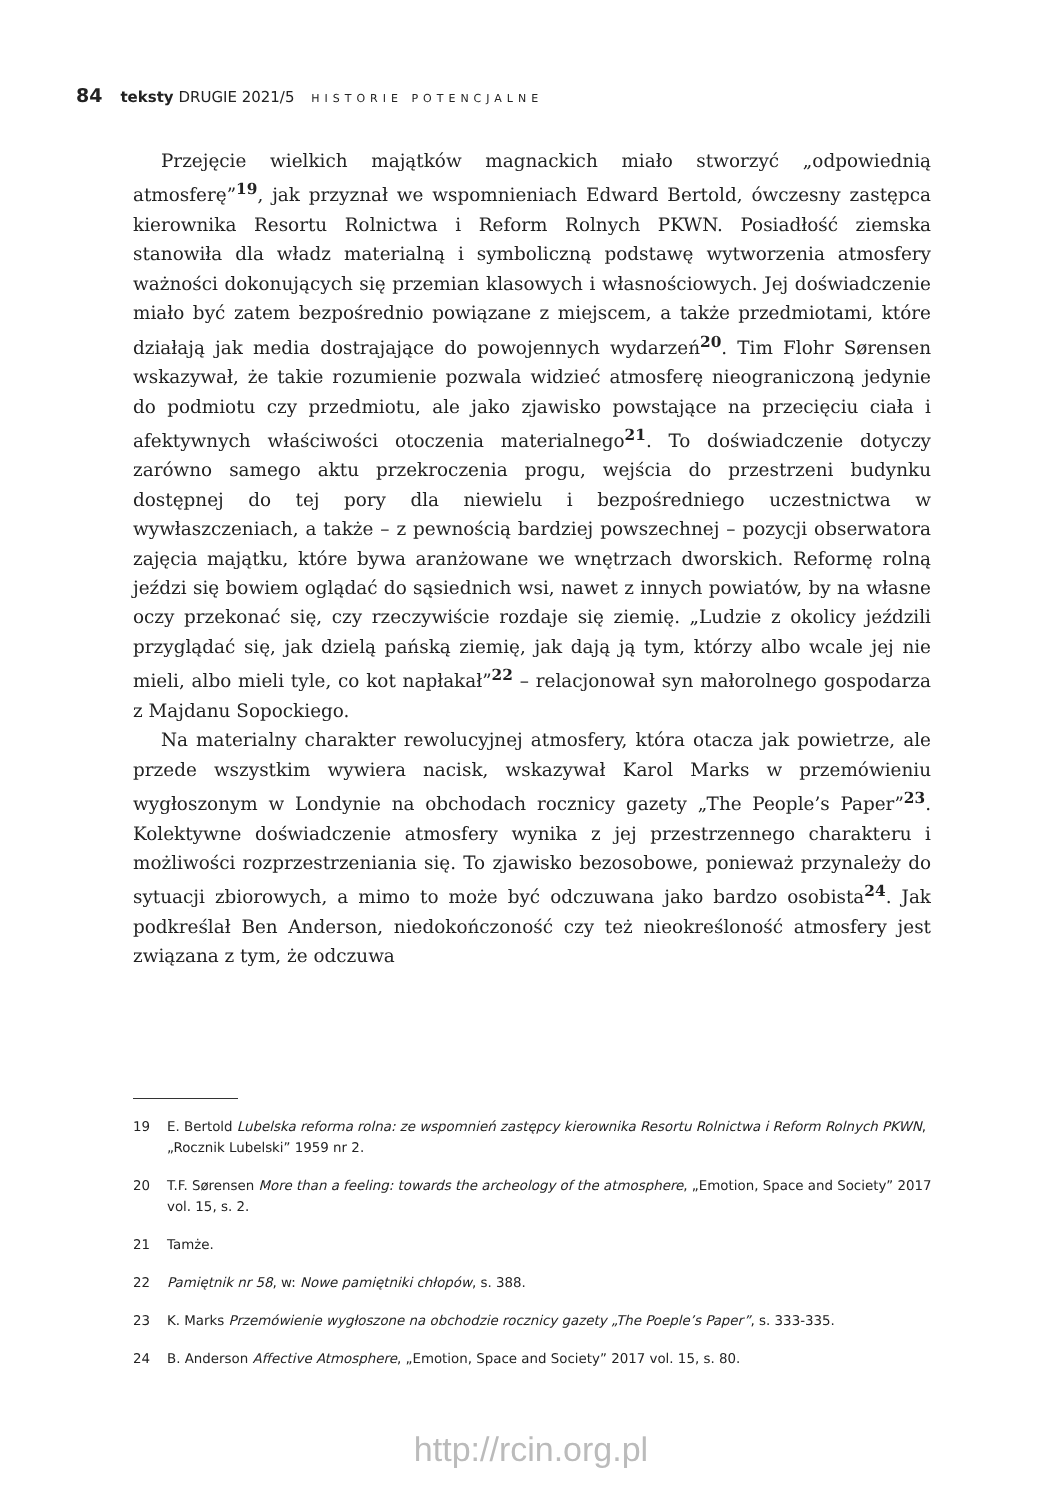84 teksty DRUGIE 2021/5 HISTORIE POTENCJALNE
Przejęcie wielkich majątków magnackich miało stworzyć „odpowiednią atmosferę”<sup>19</sup>, jak przyznał we wspomnieniach Edward Bertold, ówczesny zastępca kierownika Resortu Rolnictwa i Reform Rolnych PKWN. Posiadłość ziemska stanowiła dla władz materialną i symboliczną podstawę wytworzenia atmosfery ważności dokonujących się przemian klasowych i własnościowych. Jej doświadczenie miało być zatem bezpośrednio powiązane z miejscem, a także przedmiotami, które działają jak media dostrajające do powojennych wydarzeń<sup>20</sup>. Tim Flohr Sørensen wskazywał, że takie rozumienie pozwala widzieć atmosferę nieograniczoną jedynie do podmiotu czy przedmiotu, ale jako zjawisko powstające na przecięciu ciała i afektywnych właściwości otoczenia materialnego<sup>21</sup>. To doświadczenie dotyczy zarówno samego aktu przekroczenia progu, wejścia do przestrzeni budynku dostępnej do tej pory dla niewielu i bezpośredniego uczestnictwa w wywłaszczeniach, a także – z pewnością bardziej powszechnej – pozycji obserwatora zajęcia majątku, które bywa aranżowane we wnętrzach dworskich. Reformę rolną jeździ się bowiem oglądać do sąsiednich wsi, nawet z innych powiatów, by na własne oczy przekonać się, czy rzeczywiście rozdaje się ziemię. „Ludzie z okolicy jeździli przyglądać się, jak dzielą pańską ziemię, jak dają ją tym, którzy albo wcale jej nie mieli, albo mieli tyle, co kot napłakał”<sup>22</sup> – relacjonował syn małorolnego gospodarza z Majdanu Sopockiego.
Na materialny charakter rewolucyjnej atmosfery, która otacza jak powietrze, ale przede wszystkim wywiera nacisk, wskazywał Karol Marks w przemówieniu wygłoszonym w Londynie na obchodach rocznicy gazety „The People’s Paper”<sup>23</sup>. Kolektywne doświadczenie atmosfery wynika z jej przestrzennego charakteru i możliwości rozprzestrzeniania się. To zjawisko bezosobowe, ponieważ przynależy do sytuacji zbiorowych, a mimo to może być odczuwana jako bardzo osobista<sup>24</sup>. Jak podkreślał Ben Anderson, niedokończoność czy też nieokreśloność atmosfery jest związana z tym, że odczuwa
19 E. Bertold Lubelska reforma rolna: ze wspomnień zastępcy kierownika Resortu Rolnictwa i Reform Rolnych PKWN, „Rocznik Lubelski” 1959 nr 2.
20 T.F. Sørensen More than a feeling: towards the archeology of the atmosphere, „Emotion, Space and Society” 2017 vol. 15, s. 2.
21 Tamże.
22 Pamiętnik nr 58, w: Nowe pamiętniki chłopów, s. 388.
23 K. Marks Przemówienie wygłoszone na obchodzie rocznicy gazety „The Poeple’s Paper”, s. 333-335.
24 B. Anderson Affective Atmosphere, „Emotion, Space and Society” 2017 vol. 15, s. 80.
http://rcin.org.pl